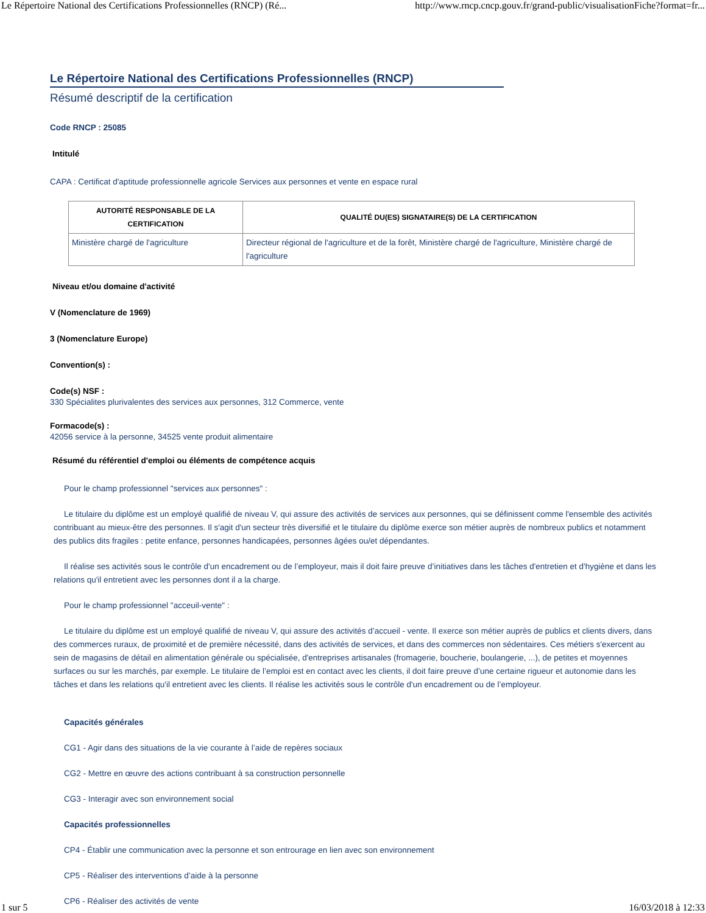Le Répertoire National des Certifications Professionnelles (RNCP) (Ré... http://www.rncp.cncp.gouv.fr/grand-public/visualisationFiche?format=fr...
Le Répertoire National des Certifications Professionnelles (RNCP)
Résumé descriptif de la certification
Code RNCP : 25085
Intitulé
CAPA : Certificat d'aptitude professionnelle agricole Services aux personnes et vente en espace rural
| AUTORITÉ RESPONSABLE DE LA CERTIFICATION | QUALITÉ DU(ES) SIGNATAIRE(S) DE LA CERTIFICATION |
| --- | --- |
| Ministère chargé de l'agriculture | Directeur régional de l'agriculture et de la forêt, Ministère chargé de l'agriculture, Ministère chargé de l'agriculture |
Niveau et/ou domaine d'activité
V (Nomenclature de 1969)
3 (Nomenclature Europe)
Convention(s) :
Code(s) NSF :
330 Spécialites plurivalentes des services aux personnes, 312 Commerce, vente
Formacode(s) :
42056 service à la personne, 34525 vente produit alimentaire
Résumé du référentiel d'emploi ou éléments de compétence acquis
Pour le champ professionnel "services aux personnes" :
Le titulaire du diplôme est un employé qualifié de niveau V, qui assure des activités de services aux personnes, qui se définissent comme l'ensemble des activités contribuant au mieux-être des personnes. Il s'agit d'un secteur très diversifié et le titulaire du diplôme exerce son métier auprès de nombreux publics et notamment des publics dits fragiles : petite enfance, personnes handicapées, personnes âgées ou/et dépendantes.
Il réalise ses activités sous le contrôle d'un encadrement ou de l’employeur, mais il doit faire preuve d’initiatives dans les tâches d'entretien et d'hygiène et dans les relations qu'il entretient avec les personnes dont il a la charge.
Pour le champ professionnel "acceuil-vente" :
Le titulaire du diplôme est un employé qualifié de niveau V, qui assure des activités d’accueil - vente. Il exerce son métier auprès de publics et clients divers, dans des commerces ruraux, de proximité et de première nécessité, dans des activités de services, et dans des commerces non sédentaires. Ces métiers s'exercent au sein de magasins de détail en alimentation générale ou spécialisée, d'entreprises artisanales (fromagerie, boucherie, boulangerie, ...), de petites et moyennes surfaces ou sur les marchés, par exemple. Le titulaire de l’emploi est en contact avec les clients, il doit faire preuve d’une certaine rigueur et autonomie dans les tâches et dans les relations qu'il entretient avec les clients. Il réalise les activités sous le contrôle d'un encadrement ou de l’employeur.
Capacités générales
CG1 - Agir dans des situations de la vie courante à l’aide de repères sociaux
CG2 - Mettre en œuvre des actions contribuant à sa construction personnelle
CG3 - Interagir avec son environnement social
Capacités professionnelles
CP4 - Établir une communication avec la personne et son entrourage en lien avec son environnement
CP5 - Réaliser des interventions d’aide à la personne
CP6 - Réaliser des activités de vente
1 sur 5 16/03/2018 à 12:33